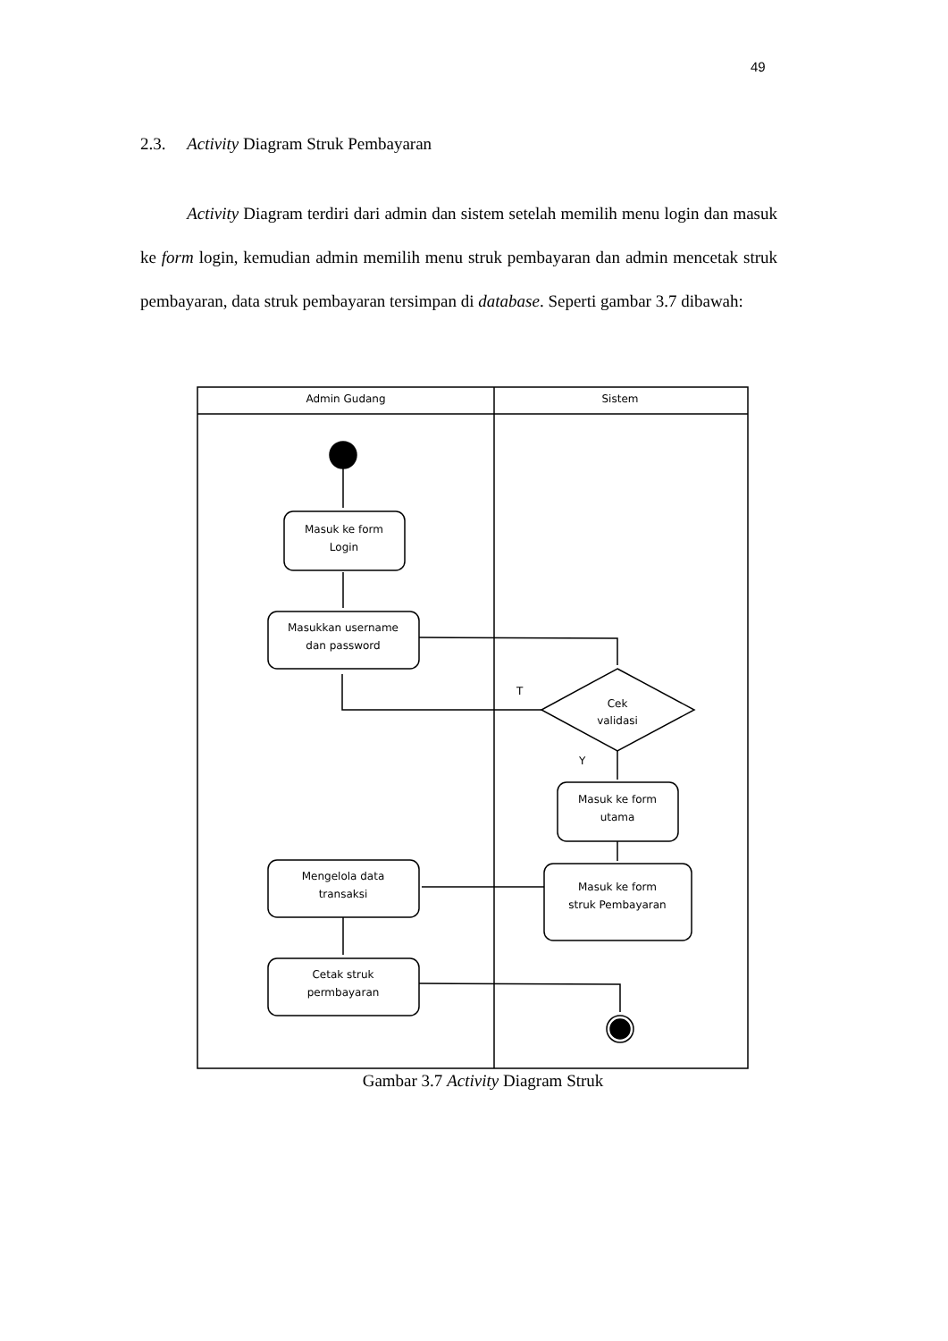49
2.3. Activity Diagram Struk Pembayaran
Activity Diagram terdiri dari admin dan sistem setelah memilih menu login dan masuk ke form login, kemudian admin memilih menu struk pembayaran dan admin mencetak struk pembayaran, data struk pembayaran tersimpan di database. Seperti gambar 3.7 dibawah:
Admin Gudang
Sistem
Masuk ke form
Login
Masukkan username
dan password
Cek
validasi
T
Y
Masuk ke form
utama
Masuk ke form
struk Pembayaran
Mengelola data
transaksi
Cetak struk
permbayaran
Gambar 3.7 Activity Diagram Struk